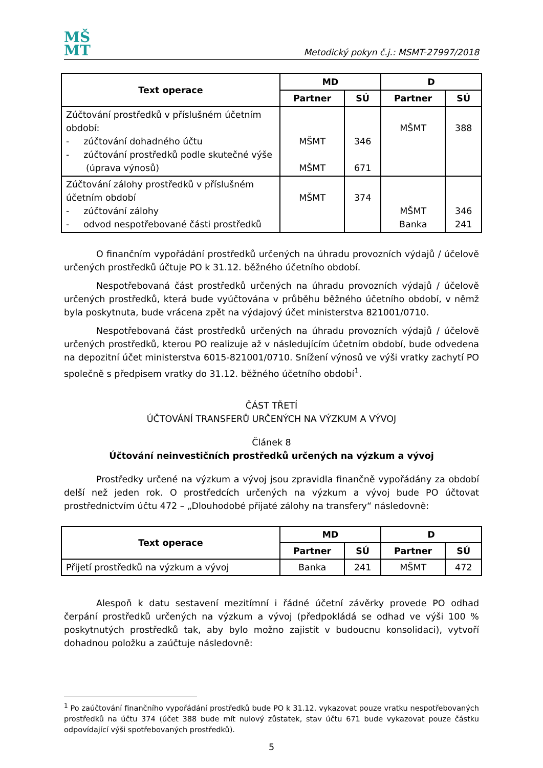MŠ
MT
Metodický pokyn č.j.: MSMT-27997/2018
| Text operace | MD | | D | |
| --- | --- | --- | --- | --- |
| | Partner | SÚ | Partner | SÚ |
| Zúčtování prostředků v příslušném účetním období: - zúčtování dohadného účtu - zúčtování prostředků podle skutečné výše (úprava výnosů) | MŠMT MŠMT | 346 671 | MŠMT | 388 |
| Zúčtování zálohy prostředků v příslušném účetním období - zúčtování zálohy - odvod nespotřebované části prostředků | MŠMT | 374 | MŠMT Banka | 346 241 |
O finančním vypořádání prostředků určených na úhradu provozních výdajů / účelově určených prostředků účtuje PO k 31.12. běžného účetního období.
Nespotřebovaná část prostředků určených na úhradu provozních výdajů / účelově určených prostředků, která bude vyúčtována v průběhu běžného účetního období, v němž byla poskytnuta, bude vrácena zpět na výdajový účet ministerstva 821001/0710.
Nespotřebovaná část prostředků určených na úhradu provozních výdajů / účelově určených prostředků, kterou PO realizuje až v následujícím účetním období, bude odvedena na depozitní účet ministerstva 6015-821001/0710. Snížení výnosů ve výši vratky zachytí PO společně s předpisem vratky do 31.12. běžného účetního období<sup>1</sup>.
ČÁST TŘETÍ
ÚČTOVÁNÍ TRANSFERŮ URČENÝCH NA VÝZKUM A VÝVOJ
Článek 8
Účtování neinvestičních prostředků určených na výzkum a vývoj
Prostředky určené na výzkum a vývoj jsou zpravidla finančně vypořádány za období delší než jeden rok. O prostředcích určených na výzkum a vývoj bude PO účtovat prostřednictvím účtu 472 – „Dlouhodobé přijaté zálohy na transfery“ následovně:
| Text operace | MD | | D | |
| --- | --- | --- | --- | --- |
| | Partner | SÚ | Partner | SÚ |
| Přijetí prostředků na výzkum a vývoj | Banka | 241 | MŠMT | 472 |
Alespoň k datu sestavení mezitímní i řádné účetní závěrky provede PO odhad čerpání prostředků určených na výzkum a vývoj (předpokládá se odhad ve výši 100 % poskytnutých prostředků tak, aby bylo možno zajistit v budoucnu konsolidaci), vytvoří dohadnou položku a zaúčtuje následovně:
<sup>1</sup> Po zaúčtování finančního vypořádání prostředků bude PO k 31.12. vykazovat pouze vratku nespotřebovaných prostředků na účtu 374 (účet 388 bude mít nulový zůstatek, stav účtu 671 bude vykazovat pouze částku odpovídající výši spotřebovaných prostředků).
5